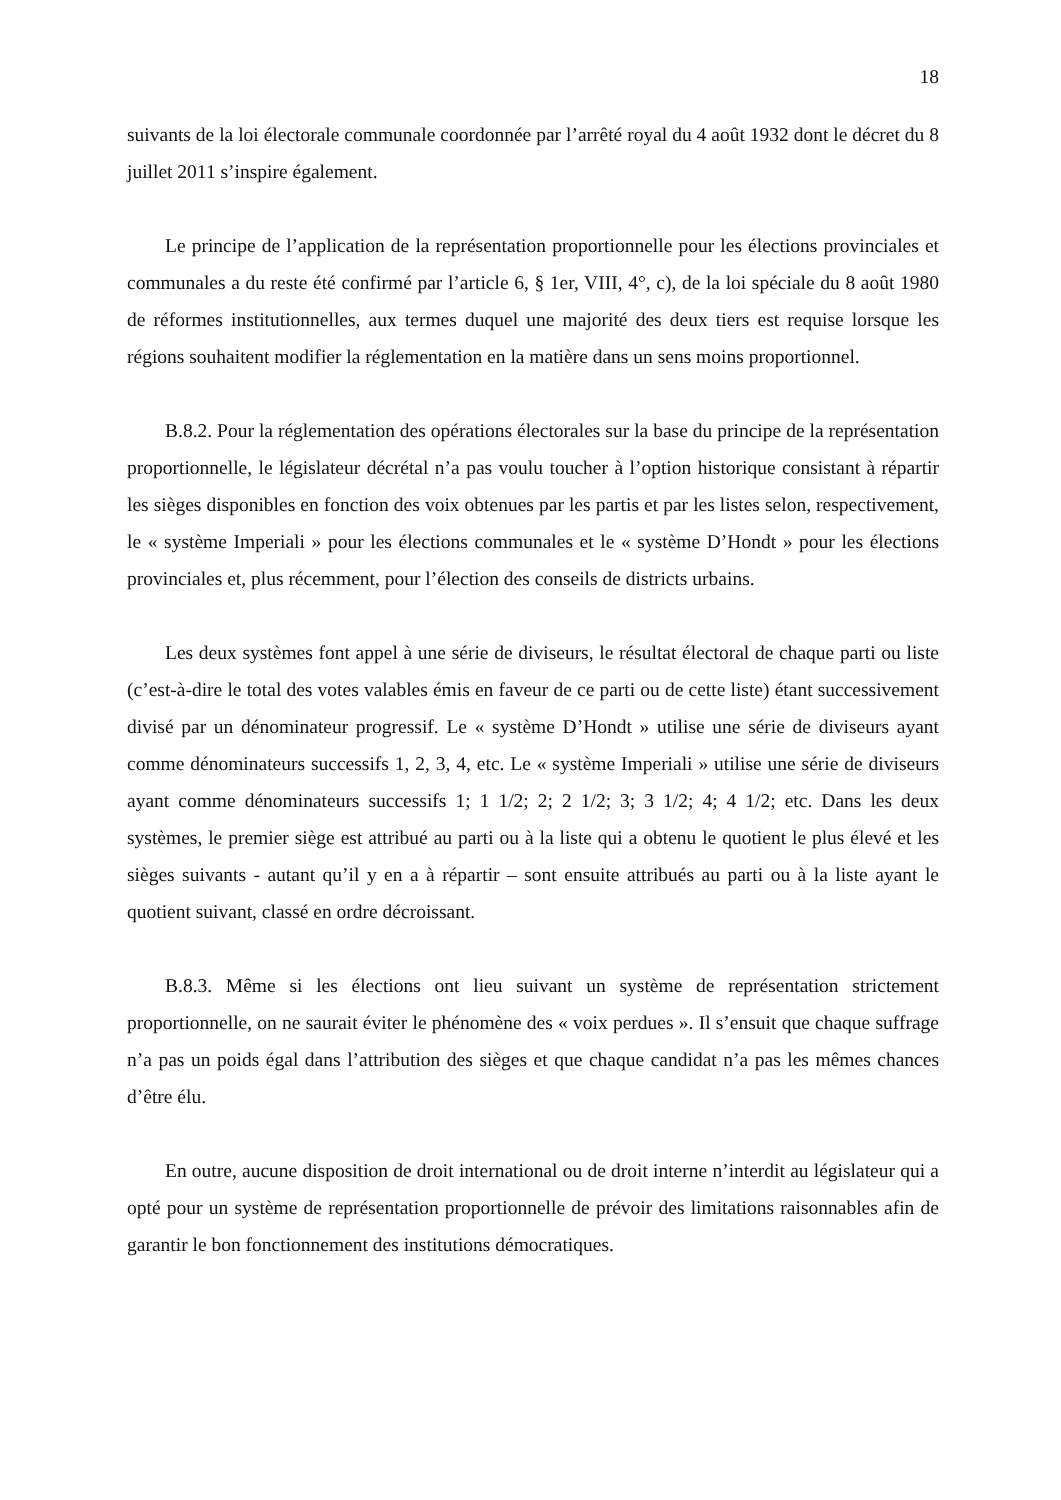18
suivants de la loi électorale communale coordonnée par l’arrêté royal du 4 août 1932 dont le décret du 8 juillet 2011 s’inspire également.
Le principe de l’application de la représentation proportionnelle pour les élections provinciales et communales a du reste été confirmé par l’article 6, § 1er, VIII, 4°, c), de la loi spéciale du 8 août 1980 de réformes institutionnelles, aux termes duquel une majorité des deux tiers est requise lorsque les régions souhaitent modifier la réglementation en la matière dans un sens moins proportionnel.
B.8.2. Pour la réglementation des opérations électorales sur la base du principe de la représentation proportionnelle, le législateur décrétal n’a pas voulu toucher à l’option historique consistant à répartir les sièges disponibles en fonction des voix obtenues par les partis et par les listes selon, respectivement, le « système Imperiali » pour les élections communales et le « système D’Hondt » pour les élections provinciales et, plus récemment, pour l’élection des conseils de districts urbains.
Les deux systèmes font appel à une série de diviseurs, le résultat électoral de chaque parti ou liste (c’est-à-dire le total des votes valables émis en faveur de ce parti ou de cette liste) étant successivement divisé par un dénominateur progressif. Le « système D’Hondt » utilise une série de diviseurs ayant comme dénominateurs successifs 1, 2, 3, 4, etc. Le « système Imperiali » utilise une série de diviseurs ayant comme dénominateurs successifs 1; 1 1/2; 2; 2 1/2; 3; 3 1/2; 4; 4 1/2; etc. Dans les deux systèmes, le premier siège est attribué au parti ou à la liste qui a obtenu le quotient le plus élevé et les sièges suivants - autant qu’il y en a à répartir – sont ensuite attribués au parti ou à la liste ayant le quotient suivant, classé en ordre décroissant.
B.8.3. Même si les élections ont lieu suivant un système de représentation strictement proportionnelle, on ne saurait éviter le phénomène des « voix perdues ». Il s’ensuit que chaque suffrage n’a pas un poids égal dans l’attribution des sièges et que chaque candidat n’a pas les mêmes chances d’être élu.
En outre, aucune disposition de droit international ou de droit interne n’interdit au législateur qui a opté pour un système de représentation proportionnelle de prévoir des limitations raisonnables afin de garantir le bon fonctionnement des institutions démocratiques.